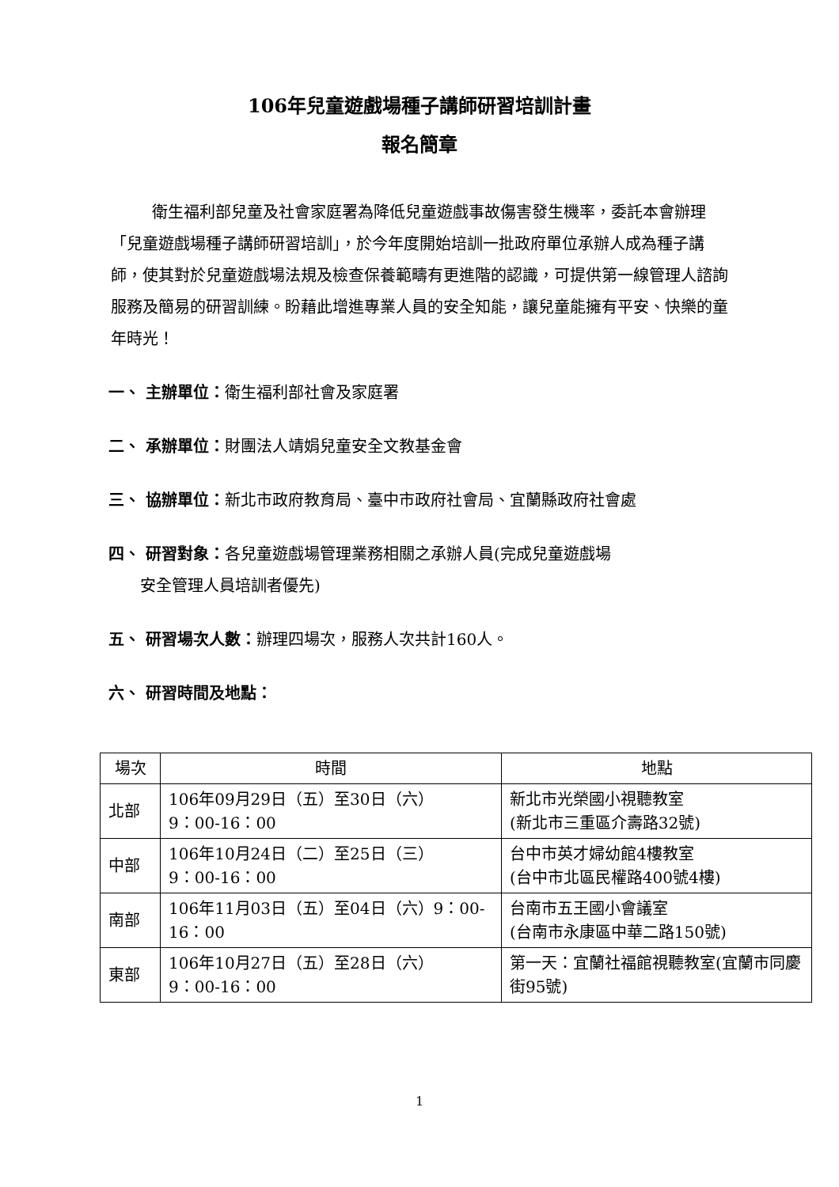106年兒童遊戲場種子講師研習培訓計畫
報名簡章
衛生福利部兒童及社會家庭署為降低兒童遊戲事故傷害發生機率，委託本會辦理「兒童遊戲場種子講師研習培訓」，於今年度開始培訓一批政府單位承辦人成為種子講師，使其對於兒童遊戲場法規及檢查保養範疇有更進階的認識，可提供第一線管理人諮詢服務及簡易的研習訓練。盼藉此增進專業人員的安全知能，讓兒童能擁有平安、快樂的童年時光！
一、 主辦單位：衛生福利部社會及家庭署
二、 承辦單位：財團法人靖娟兒童安全文教基金會
三、 協辦單位：新北市政府教育局、臺中市政府社會局、宜蘭縣政府社會處
四、 研習對象：各兒童遊戲場管理業務相關之承辦人員(完成兒童遊戲場
安全管理人員培訓者優先)
五、 研習場次人數：辦理四場次，服務人次共計160人。
六、 研習時間及地點：
| 場次 | 時間 | 地點 |
| --- | --- | --- |
| 北部 | 106年09月29日（五）至30日（六） 9：00-16：00 | 新北市光榮國小視聽教室 (新北市三重區介壽路32號) |
| 中部 | 106年10月24日（二）至25日（三） 9：00-16：00 | 台中市英才婦幼館4樓教室 (台中市北區民權路400號4樓) |
| 南部 | 106年11月03日（五）至04日（六）9：00-16：00 | 台南市五王國小會議室 (台南市永康區中華二路150號) |
| 東部 | 106年10月27日（五）至28日（六） 9：00-16：00 | 第一天：宜蘭社福館視聽教室(宜蘭市同慶街95號) |
1